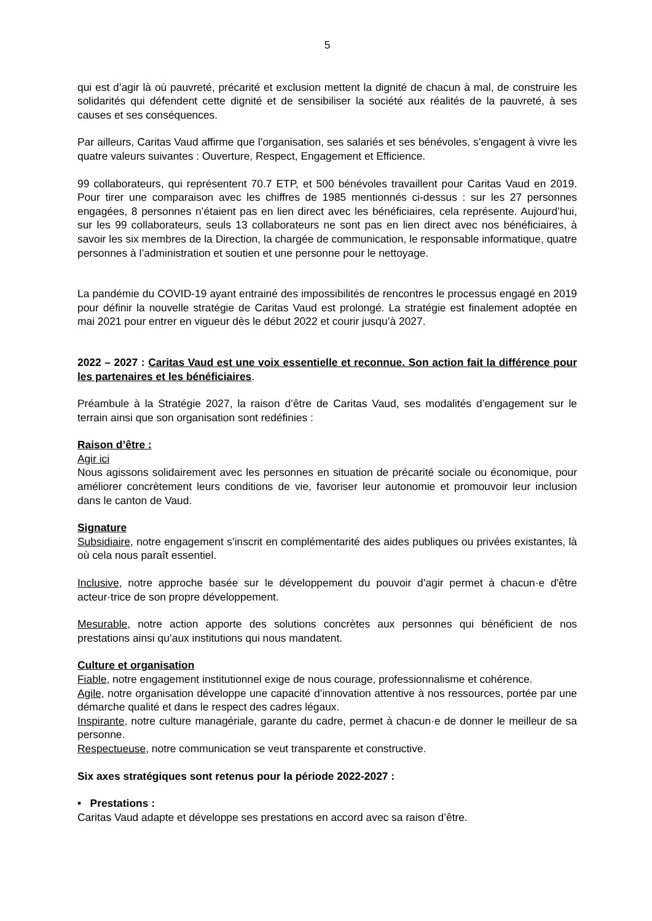5
qui est d’agir là où pauvreté, précarité et exclusion mettent la dignité de chacun à mal, de construire les solidarités qui défendent cette dignité et de sensibiliser la société aux réalités de la pauvreté, à ses causes et ses conséquences.
Par ailleurs, Caritas Vaud affirme que l’organisation, ses salariés et ses bénévoles, s’engagent à vivre les quatre valeurs suivantes : Ouverture, Respect, Engagement et Efficience.
99 collaborateurs, qui représentent 70.7 ETP, et 500 bénévoles travaillent pour Caritas Vaud en 2019. Pour tirer une comparaison avec les chiffres de 1985 mentionnés ci-dessus : sur les 27 personnes engagées, 8 personnes n’étaient pas en lien direct avec les bénéficiaires, cela représente. Aujourd’hui, sur les 99 collaborateurs, seuls 13 collaborateurs ne sont pas en lien direct avec nos bénéficiaires, à savoir les six membres de la Direction, la chargée de communication, le responsable informatique, quatre personnes à l’administration et soutien et une personne pour le nettoyage.
La pandémie du COVID-19 ayant entrainé des impossibilités de rencontres le processus engagé en 2019 pour définir la nouvelle stratégie de Caritas Vaud est prolongé. La stratégie est finalement adoptée en mai 2021 pour entrer en vigueur dès le début 2022 et courir jusqu’à 2027.
2022 – 2027 : Caritas Vaud est une voix essentielle et reconnue. Son action fait la différence pour les partenaires et les bénéficiaires.
Préambule à la Stratégie 2027, la raison d’être de Caritas Vaud, ses modalités d’engagement sur le terrain ainsi que son organisation sont redéfinies :
Raison d’être :
Agir ici
Nous agissons solidairement avec les personnes en situation de précarité sociale ou économique, pour améliorer concrètement leurs conditions de vie, favoriser leur autonomie et promouvoir leur inclusion dans le canton de Vaud.
Signature
Subsidiaire, notre engagement s’inscrit en complémentarité des aides publiques ou privées existantes, là où cela nous paraît essentiel.
Inclusive, notre approche basée sur le développement du pouvoir d’agir permet à chacun·e d'être acteur·trice de son propre développement.
Mesurable, notre action apporte des solutions concrètes aux personnes qui bénéficient de nos prestations ainsi qu’aux institutions qui nous mandatent.
Culture et organisation
Fiable, notre engagement institutionnel exige de nous courage, professionnalisme et cohérence.
Agile, notre organisation développe une capacité d’innovation attentive à nos ressources, portée par une démarche qualité et dans le respect des cadres légaux.
Inspirante, notre culture managériale, garante du cadre, permet à chacun·e de donner le meilleur de sa personne.
Respectueuse, notre communication se veut transparente et constructive.
Six axes stratégiques sont retenus pour la période 2022-2027 :
• Prestations :
Caritas Vaud adapte et développe ses prestations en accord avec sa raison d’être.